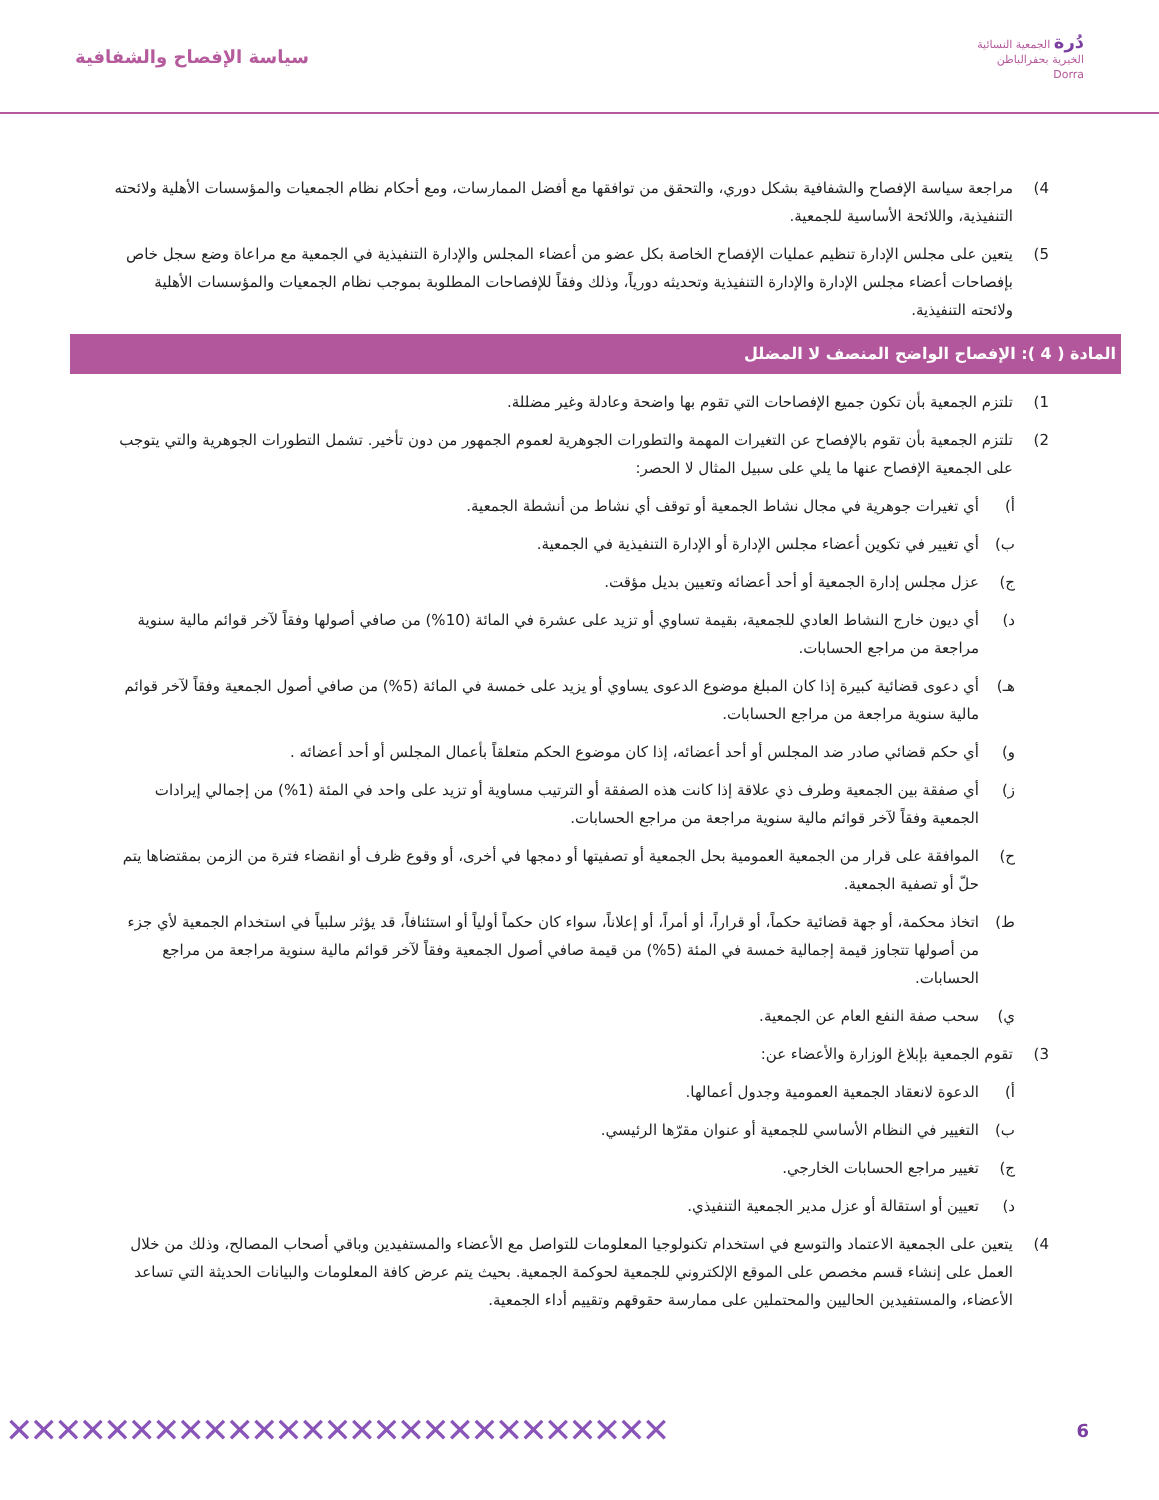دُرة الجمعية النسائية
الخيرية بحفرالباطن
Dorra
سياسة الإفصاح والشفافية
4) مراجعة سياسة الإفصاح والشفافية بشكل دوري، والتحقق من توافقها مع أفضل الممارسات، ومع أحكام نظام الجمعيات والمؤسسات الأهلية ولائحته التنفيذية، واللائحة الأساسية للجمعية.
5) يتعين على مجلس الإدارة تنظيم عمليات الإفصاح الخاصة بكل عضو من أعضاء المجلس والإدارة التنفيذية في الجمعية مع مراعاة وضع سجل خاص بإفصاحات أعضاء مجلس الإدارة والإدارة التنفيذية وتحديثه دورياً، وذلك وفقاً للإفصاحات المطلوبة بموجب نظام الجمعيات والمؤسسات الأهلية ولائحته التنفيذية.
المادة ( 4 ): الإفصاح الواضح المنصف لا المضلل
1) تلتزم الجمعية بأن تكون جميع الإفصاحات التي تقوم بها واضحة وعادلة وغير مضللة.
2) تلتزم الجمعية بأن تقوم بالإفصاح عن التغيرات المهمة والتطورات الجوهرية لعموم الجمهور من دون تأخير. تشمل التطورات الجوهرية والتي يتوجب على الجمعية الإفصاح عنها ما يلي على سبيل المثال لا الحصر:
أ) أي تغيرات جوهرية في مجال نشاط الجمعية أو توقف أي نشاط من أنشطة الجمعية.
ب) أي تغيير في تكوين أعضاء مجلس الإدارة أو الإدارة التنفيذية في الجمعية.
ج) عزل مجلس إدارة الجمعية أو أحد أعضائه وتعيين بديل مؤقت.
د) أي ديون خارج النشاط العادي للجمعية، بقيمة تساوي أو تزيد على عشرة في المائة (10%) من صافي أصولها وفقاً لآخر قوائم مالية سنوية مراجعة من مراجع الحسابات.
هـ) أي دعوى قضائية كبيرة إذا كان المبلغ موضوع الدعوى يساوي أو يزيد على خمسة في المائة (5%) من صافي أصول الجمعية وفقاً لآخر قوائم مالية سنوية مراجعة من مراجع الحسابات.
و) أي حكم قضائي صادر ضد المجلس أو أحد أعضائه، إذا كان موضوع الحكم متعلقاً بأعمال المجلس أو أحد أعضائه .
ز) أي صفقة بين الجمعية وطرف ذي علاقة إذا كانت هذه الصفقة أو الترتيب مساوية أو تزيد على واحد في المئة (1%) من إجمالي إيرادات الجمعية وفقاً لآخر قوائم مالية سنوية مراجعة من مراجع الحسابات.
ح) الموافقة على قرار من الجمعية العمومية بحل الجمعية أو تصفيتها أو دمجها في أخرى، أو وقوع ظرف أو انقضاء فترة من الزمن بمقتضاها يتم حلّ أو تصفية الجمعية.
ط) اتخاذ محكمة، أو جهة قضائية حكماً، أو قراراً، أو أمراً، أو إعلاناً، سواء كان حكماً أولياً أو استئنافاً، قد يؤثر سلبياً في استخدام الجمعية لأي جزء من أصولها تتجاوز قيمة إجمالية خمسة في المئة (5%) من قيمة صافي أصول الجمعية وفقاً لآخر قوائم مالية سنوية مراجعة من مراجع الحسابات.
ي) سحب صفة النفع العام عن الجمعية.
3) تقوم الجمعية بإبلاغ الوزارة والأعضاء عن:
أ) الدعوة لانعقاد الجمعية العمومية وجدول أعمالها.
ب) التغيير في النظام الأساسي للجمعية أو عنوان مقرّها الرئيسي.
ج) تغيير مراجع الحسابات الخارجي.
د) تعيين أو استقالة أو عزل مدير الجمعية التنفيذي.
4) يتعين على الجمعية الاعتماد والتوسع في استخدام تكنولوجيا المعلومات للتواصل مع الأعضاء والمستفيدين وباقي أصحاب المصالح، وذلك من خلال العمل على إنشاء قسم مخصص على الموقع الإلكتروني للجمعية لحوكمة الجمعية. بحيث يتم عرض كافة المعلومات والبيانات الحديثة التي تساعد الأعضاء، والمستفيدين الحاليين والمحتملين على ممارسة حقوقهم وتقييم أداء الجمعية.
6 ✕✕✕✕✕✕✕✕✕✕✕✕✕✕✕✕✕✕✕✕✕✕✕✕✕✕✕